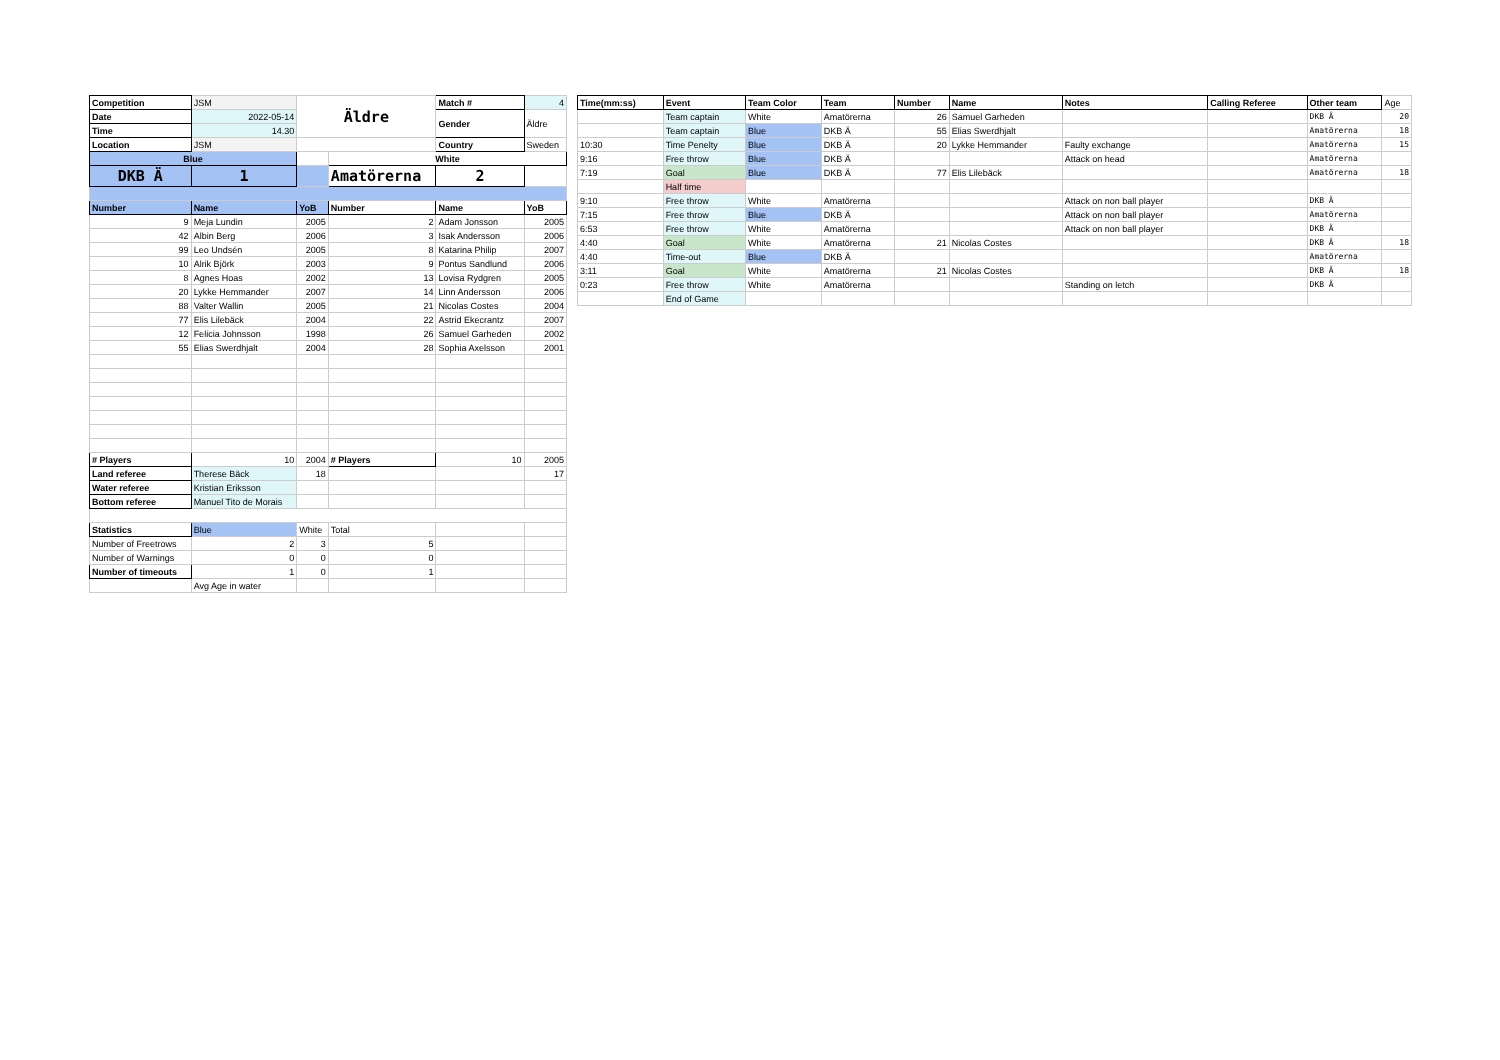| Competition | JSM | Äldre | | Match # | 4 |
| Date | 2022-05-14 | | | Gender | Äldre |
| Time | 14.30 | | | | |
| Location | JSM | | | Country | Sweden |
| Blue | | | White | | |
| DKB Ä | 1 | | Amatörerna | 2 | |
| Number | Name | YoB | Number | Name | YoB |
| 9 | Meja Lundin | 2005 | 2 | Adam Jonsson | 2005 |
| 42 | Albin Berg | 2006 | 3 | Isak Andersson | 2006 |
| 99 | Leo Undsén | 2005 | 8 | Katarina Philip | 2007 |
| 10 | Alrik Björk | 2003 | 9 | Pontus Sandlund | 2006 |
| 8 | Agnes Hoas | 2002 | 13 | Lovisa Rydgren | 2005 |
| 20 | Lykke Hemmander | 2007 | 14 | Linn Andersson | 2006 |
| 88 | Valter Wallin | 2005 | 21 | Nicolas Costes | 2004 |
| 77 | Elis Lilebäck | 2004 | 22 | Astrid Ekecrantz | 2007 |
| 12 | Felicia Johnsson | 1998 | 26 | Samuel Garheden | 2002 |
| 55 | Elias Swerdhjalt | 2004 | 28 | Sophia Axelsson | 2001 |
| # Players | 10 | 2004 | # Players | 10 | 2005 |
| Land referee | Therese Bäck | 18 | | | 17 |
| Water referee | Kristian Eriksson | | | | |
| Bottom referee | Manuel Tito de Morais | | | | |
| Statistics | Blue | White | Total | | |
| Number of Freetrows | 2 | 3 | 5 | | |
| Number of Warnings | 0 | 0 | 0 | | |
| Number of timeouts | 1 | 0 | 1 | | |
| | Avg Age in water | | | | |
| Time(mm:ss) | Event | Team Color | Team | Number | Name | Notes | Calling Referee | Other team | Age |
| | Team captain | White | Amatörerna | 26 | Samuel Garheden | | | DKB Ä | 20 |
| | Team captain | Blue | DKB Ä | 55 | Elias Swerdhjalt | | | Amatörerna | 18 |
| 10:30 | Time Penelty | Blue | DKB Ä | 20 | Lykke Hemmander | Faulty exchange | | Amatörerna | 15 |
| 9:16 | Free throw | Blue | DKB Ä | | | Attack on head | | Amatörerna | |
| 7:19 | Goal | Blue | DKB Ä | 77 | Elis Lilebäck | | | Amatörerna | 18 |
| | Half time | | | | | | | | |
| 9:10 | Free throw | White | Amatörerna | | | Attack on non ball player | | DKB Ä | |
| 7:15 | Free throw | Blue | DKB Ä | | | Attack on non ball player | | Amatörerna | |
| 6:53 | Free throw | White | Amatörerna | | | Attack on non ball player | | DKB Ä | |
| 4:40 | Goal | White | Amatörerna | 21 | Nicolas Costes | | | DKB Ä | 18 |
| 4:40 | Time-out | Blue | DKB Ä | | | | | Amatörerna | |
| 3:11 | Goal | White | Amatörerna | 21 | Nicolas Costes | | | DKB Ä | 18 |
| 0:23 | Free throw | White | Amatörerna | | | Standing on letch | | DKB Ä | |
| | End of Game | | | | | | | | |